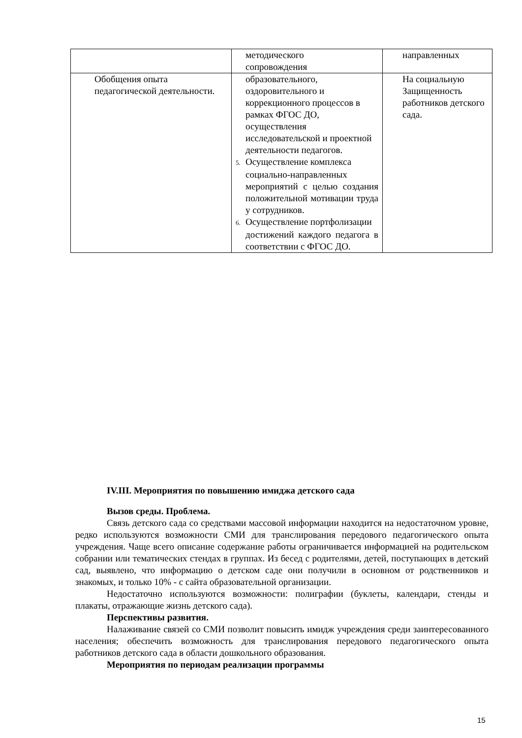| | методического сопровождения | направленных |
| Обобщения опыта педагогической деятельности. | образовательного, оздоровительного и коррекционного процессов в рамках ФГОС ДО, осуществления исследовательской и проектной деятельности педагогов. 5. Осуществление комплекса социально-направленных мероприятий с целью создания положительной мотивации труда у сотрудников. 6. Осуществление портфолизации достижений каждого педагога в соответствии с ФГОС ДО. | На социальную Защищенность работников детского сада. |
IV.III. Мероприятия по повышению имиджа детского сада
Вызов среды. Проблема.
Связь детского сада со средствами массовой информации находится на недостаточном уровне, редко используются возможности СМИ для транслирования передового педагогического опыта учреждения. Чаще всего описание содержание работы ограничивается информацией на родительском собрании или тематических стендах в группах. Из бесед с родителями, детей, поступающих в детский сад, выявлено, что информацию о детском саде они получили в основном от родственников и знакомых, и только 10% - с сайта образовательной организации.
Недостаточно используются возможности: полиграфии (буклеты, календари, стенды и плакаты, отражающие жизнь детского сада).
Перспективы развития.
Налаживание связей со СМИ позволит повысить имидж учреждения среди заинтересованного населения; обеспечить возможность для транслирования передового педагогического опыта работников детского сада в области дошкольного образования.
Мероприятия по периодам реализации программы
15